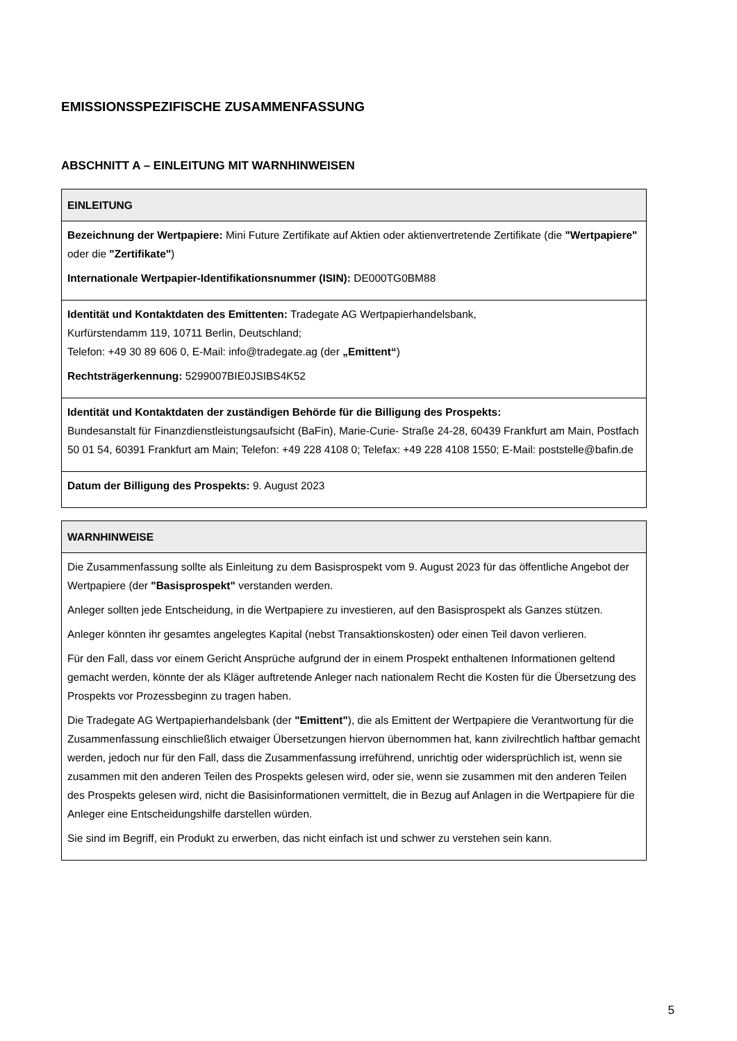EMISSIONSSPEZIFISCHE ZUSAMMENFASSUNG
ABSCHNITT A – EINLEITUNG MIT WARNHINWEISEN
| EINLEITUNG |
| --- |
| Bezeichnung der Wertpapiere: Mini Future Zertifikate auf Aktien oder aktienvertretende Zertifikate (die "Wertpapiere" oder die "Zertifikate" ) Internationale Wertpapier-Identifikationsnummer (ISIN): DE000TG0BM88 |
| Identität und Kontaktdaten des Emittenten: Tradegate AG Wertpapierhandelsbank, Kurfürstendamm 119, 10711 Berlin, Deutschland; Telefon: +49 30 89 606 0, E-Mail: info@tradegate.ag (der „Emittent“ ) Rechtsträgerkennung: 5299007BIE0JSIBS4K52 |
| Identität und Kontaktdaten der zuständigen Behörde für die Billigung des Prospekts: Bundesanstalt für Finanzdienstleistungsaufsicht (BaFin), Marie-Curie- Straße 24-28, 60439 Frankfurt am Main, Postfach 50 01 54, 60391 Frankfurt am Main; Telefon: +49 228 4108 0; Telefax: +49 228 4108 1550; E-Mail: poststelle@bafin.de |
| Datum der Billigung des Prospekts: 9. August 2023 |
| WARNHINWEISE |
| --- |
| Die Zusammenfassung sollte als Einleitung zu dem Basisprospekt vom 9. August 2023 für das öffentliche Angebot der Wertpapiere (der "Basisprospekt" verstanden werden. Anleger sollten jede Entscheidung, in die Wertpapiere zu investieren, auf den Basisprospekt als Ganzes stützen. Anleger könnten ihr gesamtes angelegtes Kapital (nebst Transaktionskosten) oder einen Teil davon verlieren. Für den Fall, dass vor einem Gericht Ansprüche aufgrund der in einem Prospekt enthaltenen Informationen geltend gemacht werden, könnte der als Kläger auftretende Anleger nach nationalem Recht die Kosten für die Übersetzung des Prospekts vor Prozessbeginn zu tragen haben. Die Tradegate AG Wertpapierhandelsbank (der "Emittent" ), die als Emittent der Wertpapiere die Verantwortung für die Zusammenfassung einschließlich etwaiger Übersetzungen hiervon übernommen hat, kann zivilrechtlich haftbar gemacht werden, jedoch nur für den Fall, dass die Zusammenfassung irreführend, unrichtig oder widersprüchlich ist, wenn sie zusammen mit den anderen Teilen des Prospekts gelesen wird, oder sie, wenn sie zusammen mit den anderen Teilen des Prospekts gelesen wird, nicht die Basisinformationen vermittelt, die in Bezug auf Anlagen in die Wertpapiere für die Anleger eine Entscheidungshilfe darstellen würden. Sie sind im Begriff, ein Produkt zu erwerben, das nicht einfach ist und schwer zu verstehen sein kann. |
5